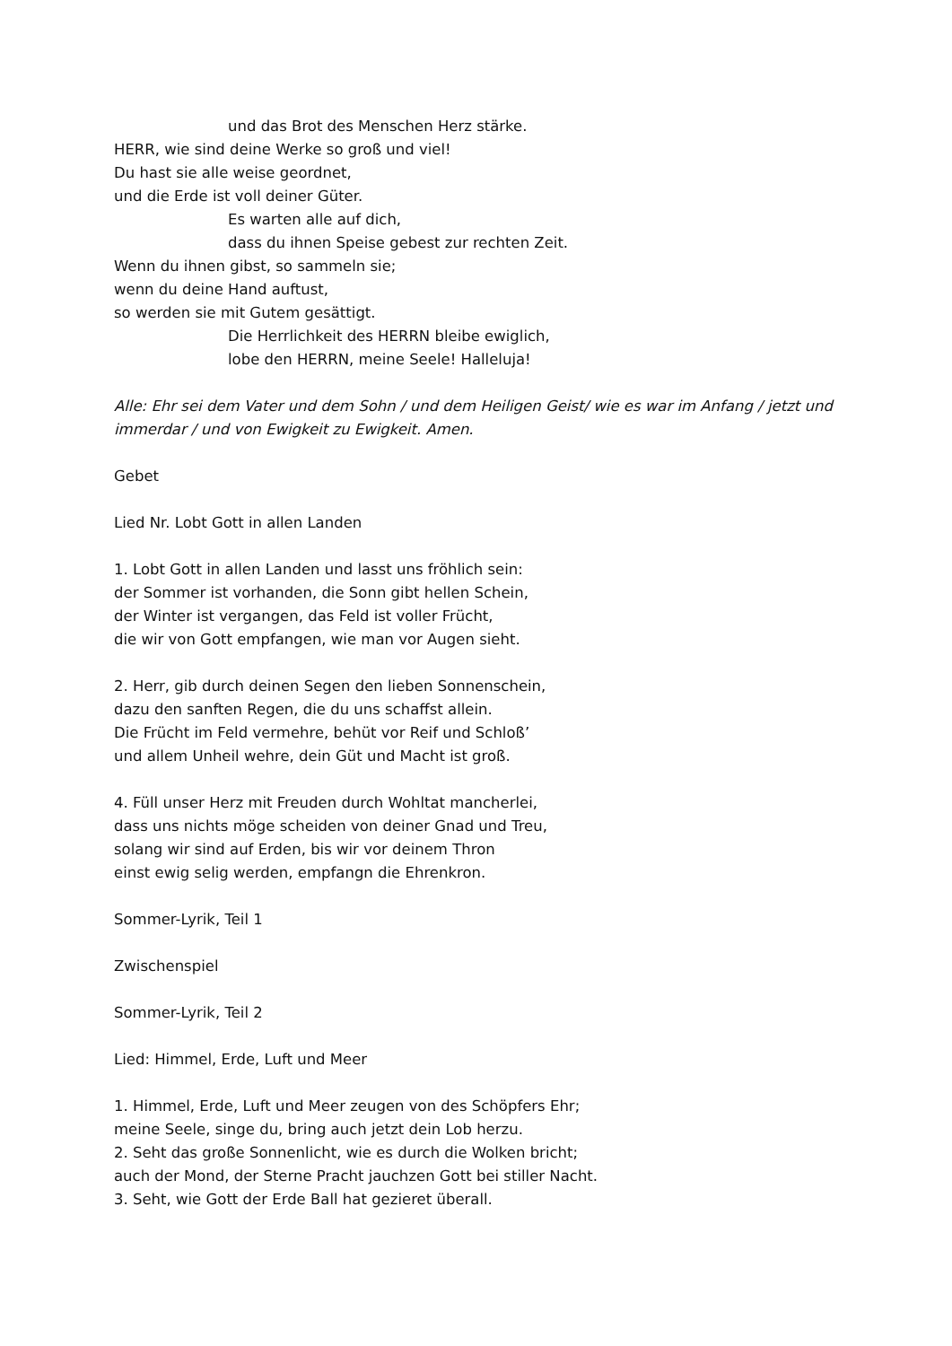und das Brot des Menschen Herz stärke.
HERR, wie sind deine Werke so groß und viel!
Du hast sie alle weise geordnet,
und die Erde ist voll deiner Güter.
Es warten alle auf dich,
dass du ihnen Speise gebest zur rechten Zeit.
Wenn du ihnen gibst, so sammeln sie;
wenn du deine Hand auftust,
so werden sie mit Gutem gesättigt.
Die Herrlichkeit des HERRN bleibe ewiglich,
lobe den HERRN, meine Seele! Halleluja!
Alle: Ehr sei dem Vater und dem Sohn / und dem Heiligen Geist/ wie es war im Anfang / jetzt und immerdar / und von Ewigkeit zu Ewigkeit. Amen.
Gebet
Lied Nr. Lobt Gott in allen Landen
1. Lobt Gott in allen Landen und lasst uns fröhlich sein:
der Sommer ist vorhanden, die Sonn gibt hellen Schein,
der Winter ist vergangen, das Feld ist voller Frücht,
die wir von Gott empfangen, wie man vor Augen sieht.
2. Herr, gib durch deinen Segen den lieben Sonnenschein,
dazu den sanften Regen, die du uns schaffst allein.
Die Frücht im Feld vermehre, behüt vor Reif und Schloß’
und allem Unheil wehre, dein Güt und Macht ist groß.
4. Füll unser Herz mit Freuden durch Wohltat mancherlei,
dass uns nichts möge scheiden von deiner Gnad und Treu,
solang wir sind auf Erden, bis wir vor deinem Thron
einst ewig selig werden, empfangn die Ehrenkron.
Sommer-Lyrik, Teil 1
Zwischenspiel
Sommer-Lyrik, Teil 2
Lied: Himmel, Erde, Luft und Meer
1. Himmel, Erde, Luft und Meer zeugen von des Schöpfers Ehr;
meine Seele, singe du, bring auch jetzt dein Lob herzu.
2. Seht das große Sonnenlicht, wie es durch die Wolken bricht;
auch der Mond, der Sterne Pracht jauchzen Gott bei stiller Nacht.
3. Seht, wie Gott der Erde Ball hat gezieret überall.